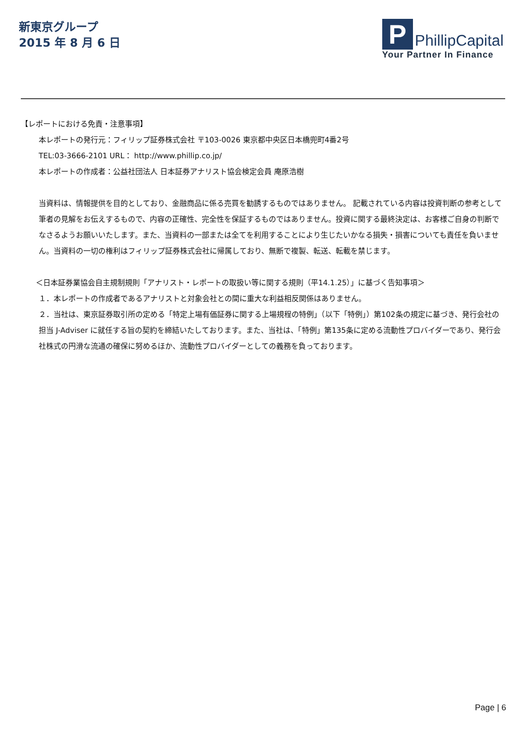新東京グループ
2015 年 8 月 6 日
P
PhillipCapital
Your Partner In Finance
【レポートにおける免責・注意事項】
本レポートの発行元：フィリップ証券株式会社 〒103-0026 東京都中央区日本橋兜町4番2号
TEL:03-3666-2101 URL： http://www.phillip.co.jp/
本レポートの作成者：公益社団法人 日本証券アナリスト協会検定会員 庵原浩樹
当資料は、情報提供を目的としており、金融商品に係る売買を勧誘するものではありません。 記載されている内容は投資判断の参考として筆者の見解をお伝えするもので、内容の正確性、完全性を保証するものではありません。投資に関する最終決定は、お客様ご自身の判断でなさるようお願いいたします。また、当資料の一部または全てを利用することにより生じたいかなる損失・損害についても責任を負いません。当資料の一切の権利はフィリップ証券株式会社に帰属しており、無断で複製、転送、転載を禁じます。
＜日本証券業協会自主規制規則「アナリスト・レポートの取扱い等に関する規則（平14.1.25）」に基づく告知事項＞
１．本レポートの作成者であるアナリストと対象会社との間に重大な利益相反関係はありません。
２．当社は、東京証券取引所の定める「特定上場有価証券に関する上場規程の特例」（以下「特例」）第102条の規定に基づき、発行会社の担当 J-Adviser に就任する旨の契約を締結いたしております。また、当社は、「特例」第135条に定める流動性プロバイダーであり、発行会社株式の円滑な流通の確保に努めるほか、流動性プロバイダーとしての義務を負っております。
Page | 6